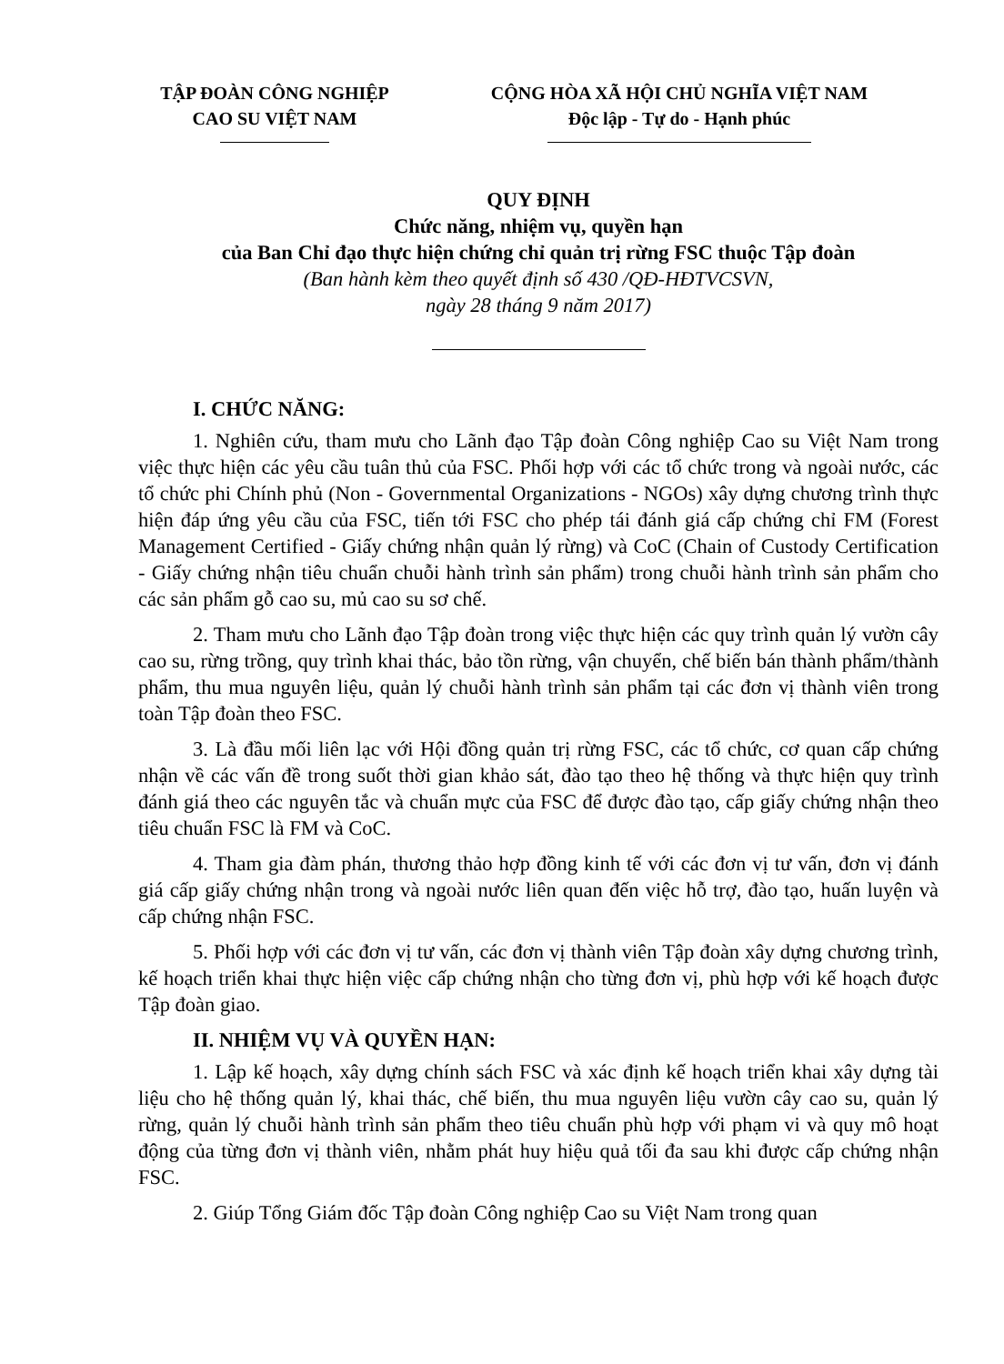TẬP ĐOÀN CÔNG NGHIỆP
CAO SU VIỆT NAM
CỘNG HÒA XÃ HỘI CHỦ NGHĨA VIỆT NAM
Độc lập - Tự do - Hạnh phúc
QUY ĐỊNH
Chức năng, nhiệm vụ, quyền hạn
của Ban Chỉ đạo thực hiện chứng chỉ quản trị rừng FSC thuộc Tập đoàn
(Ban hành kèm theo quyết định số 430 /QĐ-HĐTVCSVN,
ngày 28 tháng 9 năm 2017)
I. CHỨC NĂNG:
1. Nghiên cứu, tham mưu cho Lãnh đạo Tập đoàn Công nghiệp Cao su Việt Nam trong việc thực hiện các yêu cầu tuân thủ của FSC. Phối hợp với các tổ chức trong và ngoài nước, các tổ chức phi Chính phủ (Non - Governmental Organizations - NGOs) xây dựng chương trình thực hiện đáp ứng yêu cầu của FSC, tiến tới FSC cho phép tái đánh giá cấp chứng chỉ FM (Forest Management Certified - Giấy chứng nhận quản lý rừng) và CoC (Chain of Custody Certification - Giấy chứng nhận tiêu chuẩn chuỗi hành trình sản phẩm) trong chuỗi hành trình sản phẩm cho các sản phẩm gỗ cao su, mủ cao su sơ chế.
2. Tham mưu cho Lãnh đạo Tập đoàn trong việc thực hiện các quy trình quản lý vườn cây cao su, rừng trồng, quy trình khai thác, bảo tồn rừng, vận chuyển, chế biến bán thành phẩm/thành phẩm, thu mua nguyên liệu, quản lý chuỗi hành trình sản phẩm tại các đơn vị thành viên trong toàn Tập đoàn theo FSC.
3. Là đầu mối liên lạc với Hội đồng quản trị rừng FSC, các tổ chức, cơ quan cấp chứng nhận về các vấn đề trong suốt thời gian khảo sát, đào tạo theo hệ thống và thực hiện quy trình đánh giá theo các nguyên tắc và chuẩn mực của FSC để được đào tạo, cấp giấy chứng nhận theo tiêu chuẩn FSC là FM và CoC.
4. Tham gia đàm phán, thương thảo hợp đồng kinh tế với các đơn vị tư vấn, đơn vị đánh giá cấp giấy chứng nhận trong và ngoài nước liên quan đến việc hỗ trợ, đào tạo, huấn luyện và cấp chứng nhận FSC.
5. Phối hợp với các đơn vị tư vấn, các đơn vị thành viên Tập đoàn xây dựng chương trình, kế hoạch triển khai thực hiện việc cấp chứng nhận cho từng đơn vị, phù hợp với kế hoạch được Tập đoàn giao.
II. NHIỆM VỤ VÀ QUYỀN HẠN:
1. Lập kế hoạch, xây dựng chính sách FSC và xác định kế hoạch triển khai xây dựng tài liệu cho hệ thống quản lý, khai thác, chế biến, thu mua nguyên liệu vườn cây cao su, quản lý rừng, quản lý chuỗi hành trình sản phẩm theo tiêu chuẩn phù hợp với phạm vi và quy mô hoạt động của từng đơn vị thành viên, nhằm phát huy hiệu quả tối đa sau khi được cấp chứng nhận FSC.
2. Giúp Tổng Giám đốc Tập đoàn Công nghiệp Cao su Việt Nam trong quan